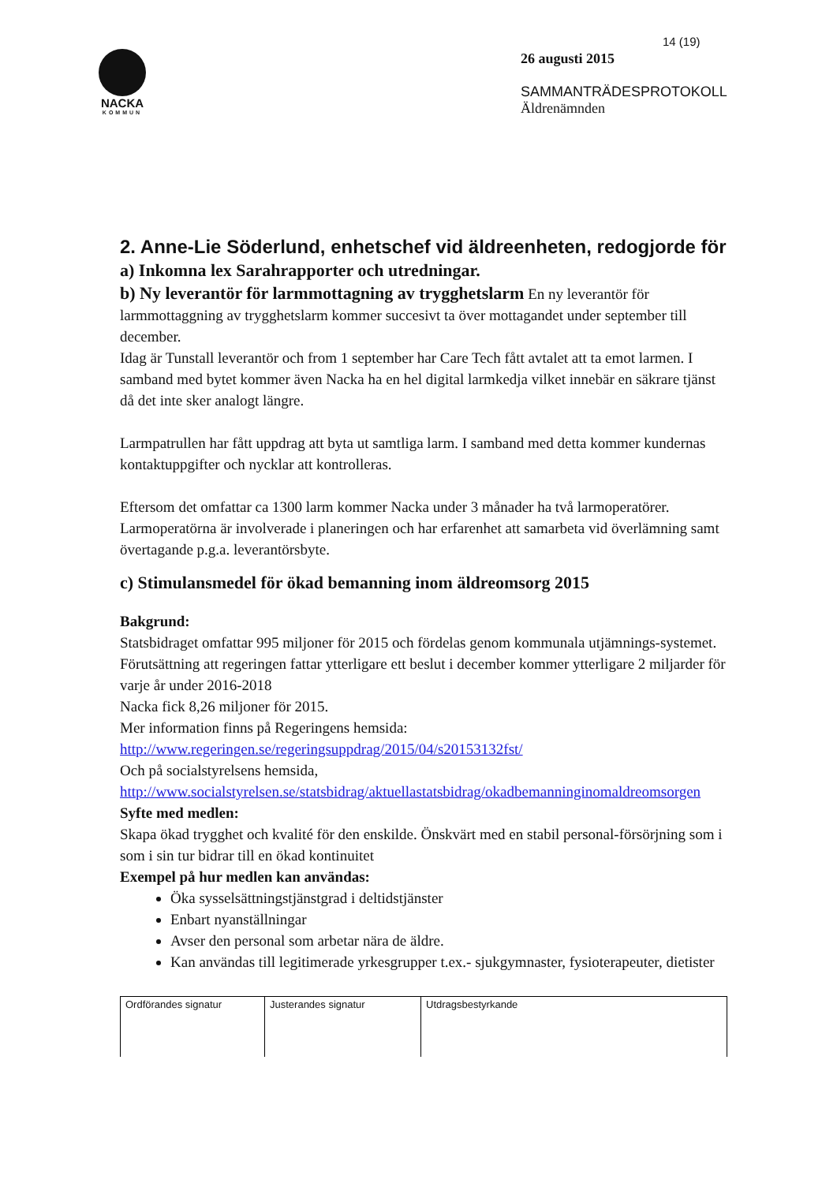NACKA
KOMMUN
14 (19)
26 augusti 2015
SAMMANTRÄDESPROTOKOLL
Äldrenämnden
2. Anne-Lie Söderlund, enhetschef vid äldreenheten, redogjorde för
a) Inkomna lex Sarahrapporter och utredningar.
b) Ny leverantör för larmmottagning av trygghetslarm En ny leverantör för larmmottaggning av trygghetslarm kommer succesivt ta över mottagandet under september till december.
Idag är Tunstall leverantör och from 1 september har Care Tech fått avtalet att ta emot larmen. I samband med bytet kommer även Nacka ha en hel digital larmkedja vilket innebär en säkrare tjänst då det inte sker analogt längre.
Larmpatrullen har fått uppdrag att byta ut samtliga larm. I samband med detta kommer kundernas kontaktuppgifter och nycklar att kontrolleras.
Eftersom det omfattar ca 1300 larm kommer Nacka under 3 månader ha två larmoperatörer. Larmoperatörna är involverade i planeringen och har erfarenhet att samarbeta vid överlämning samt övertagande p.g.a. leverantörsbyte.
c) Stimulansmedel för ökad bemanning inom äldreomsorg 2015
Bakgrund:
Statsbidraget omfattar 995 miljoner för 2015 och fördelas genom kommunala utjämnings-systemet. Förutsättning att regeringen fattar ytterligare ett beslut i december kommer ytterligare 2 miljarder för varje år under 2016-2018
Nacka fick 8,26 miljoner för 2015.
Mer information finns på Regeringens hemsida: http://www.regeringen.se/regeringsuppdrag/2015/04/s20153132fst/
Och på socialstyrelsens hemsida, http://www.socialstyrelsen.se/statsbidrag/aktuellastatsbidrag/okadbemanninginomaldreomsorgen
Syfte med medlen:
Skapa ökad trygghet och kvalité för den enskilde. Önskvärt med en stabil personal-försörjning som i som i sin tur bidrar till en ökad kontinuitet
Exempel på hur medlen kan användas:
Öka sysselsättningstjänstgrad i deltidstjänster
Enbart nyanställningar
Avser den personal som arbetar nära de äldre.
Kan användas till legitimerade yrkesgrupper t.ex.- sjukgymnaster, fysioterapeuter, dietister
| Ordförandes signatur | Justerandes signatur | Utdragsbestyrkande |